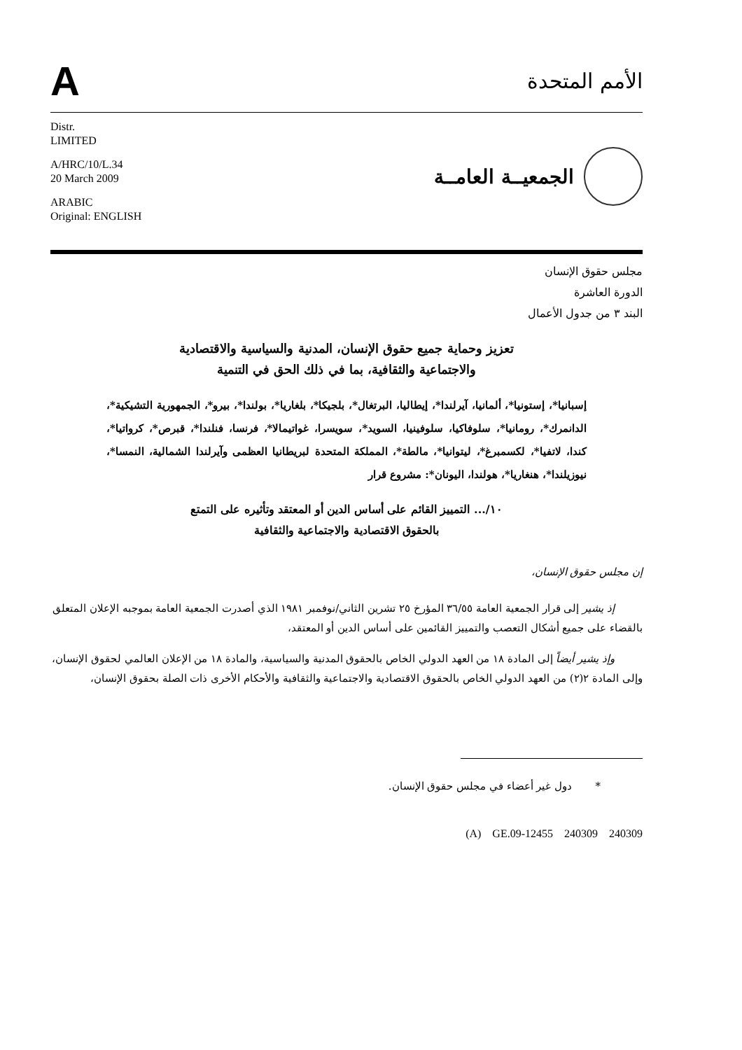A
الأمم المتحدة
Distr.
LIMITED
A/HRC/10/L.34
20 March 2009
ARABIC
Original: ENGLISH
الجمعيــة العامــة
مجلس حقوق الإنسان
الدورة العاشرة
البند ٣ من جدول الأعمال
تعزيز وحماية جميع حقوق الإنسان، المدنية والسياسية والاقتصادية
والاجتماعية والثقافية، بما في ذلك الحق في التنمية
إسبانيا*، إستونيا*، ألمانيا، آيرلندا*، إيطاليا، البرتغال*، بلجيكا*، بلغاريا*، بولندا*، بيرو*، الجمهورية التشيكية*، الدانمرك*، رومانيا*، سلوفاكيا، سلوفينيا، السويد*، سويسرا، غواتيمالا*، فرنسا، فنلندا*، قبرص*، كرواتيا*، كندا، لاتفيا*، لكسمبرغ*، ليتوانيا*، مالطة*، المملكة المتحدة لبريطانيا العظمى وآيرلندا الشمالية، النمسا*، نيوزيلندا*، هنغاريا*، هولندا، اليونان*: مشروع قرار
١٠/... التمييز القائم على أساس الدين أو المعتقد وتأثيره على التمتع
بالحقوق الاقتصادية والاجتماعية والثقافية
إن مجلس حقوق الإنسان،
إذ يشير إلى قرار الجمعية العامة ٣٦/٥٥ المؤرخ ٢٥ تشرين الثاني/نوفمبر ١٩٨١ الذي أصدرت الجمعية العامة بموجبه الإعلان المتعلق بالقضاء على جميع أشكال التعصب والتمييز القائمين على أساس الدين أو المعتقد،
وإذ يشير أيضاً إلى المادة ١٨ من العهد الدولي الخاص بالحقوق المدنية والسياسية، والمادة ١٨ من الإعلان العالمي لحقوق الإنسان، وإلى المادة ٢(٢) من العهد الدولي الخاص بالحقوق الاقتصادية والاجتماعية والثقافية والأحكام الأخرى ذات الصلة بحقوق الإنسان،
* دول غير أعضاء في مجلس حقوق الإنسان.
(A) GE.09-12455 240309 240309